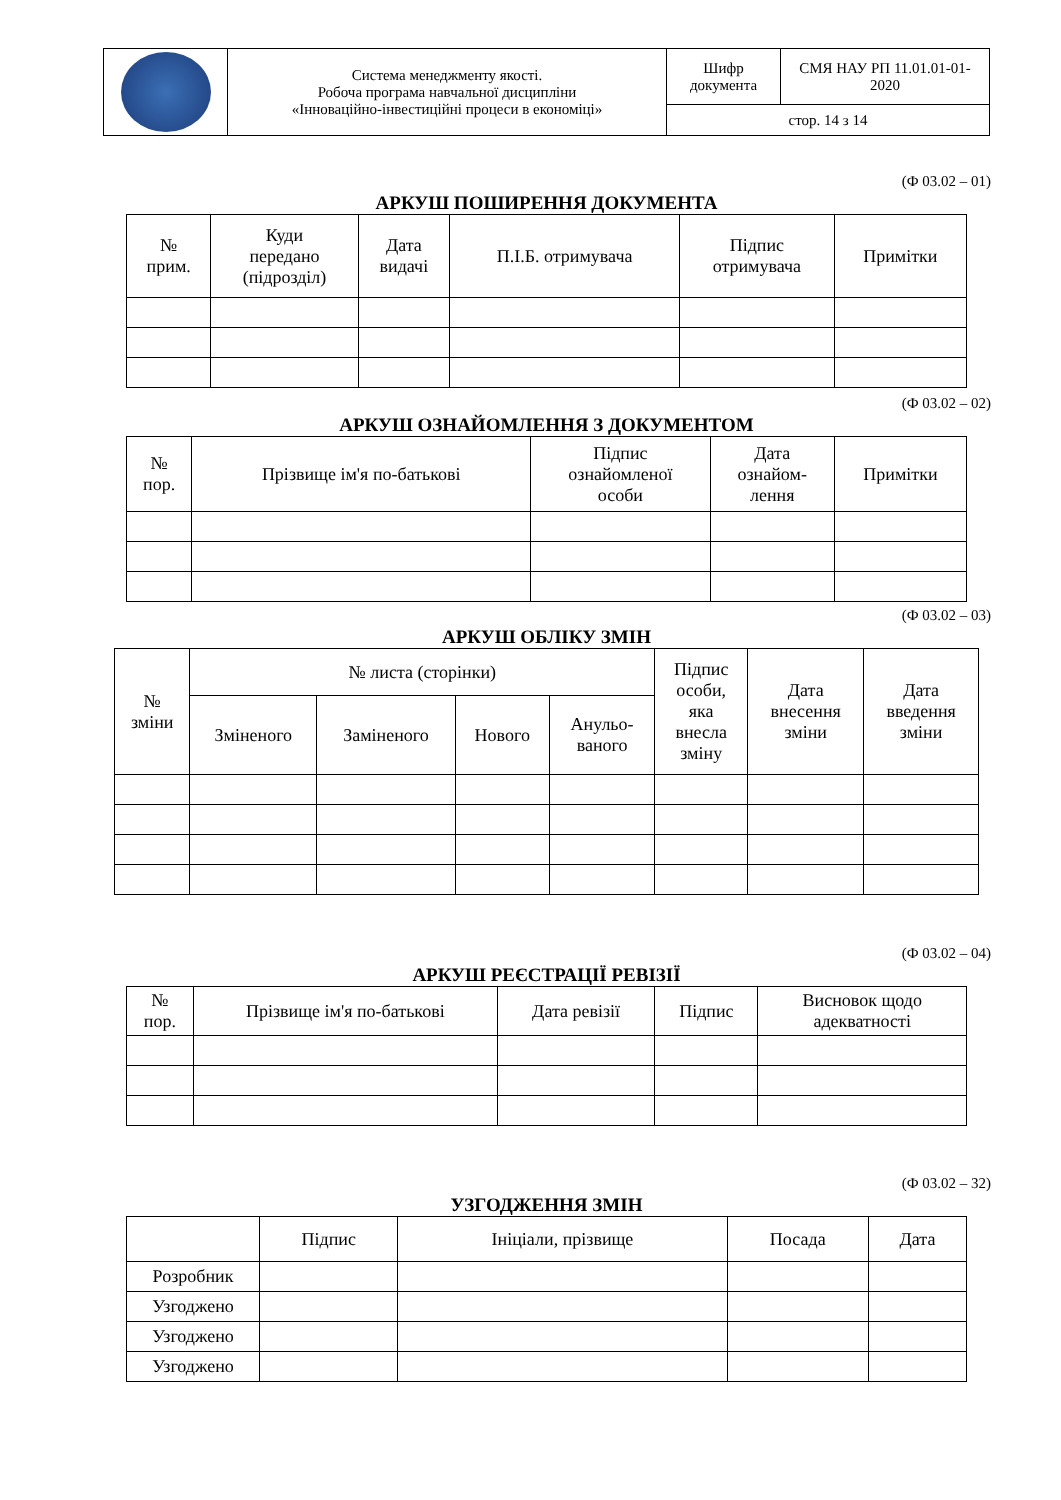| | Система менеджменту якості. Робоча програма навчальної дисципліни «Інноваційно-інвестиційні процеси в економіці» | Шифр документа | СМЯ НАУ РП 11.01.01-01-2020 |
| | | стор. 14 з 14 | |
(Ф 03.02 – 01)
АРКУШ ПОШИРЕННЯ ДОКУМЕНТА
| № прим. | Куди передано (підрозділ) | Дата видачі | П.І.Б. отримувача | Підпис отримувача | Примітки |
(Ф 03.02 – 02)
АРКУШ ОЗНАЙОМЛЕННЯ З ДОКУМЕНТОМ
| № пор. | Прізвище ім'я по-батькові | Підпис ознайомленої особи | Дата ознайом- лення | Примітки |
(Ф 03.02 – 03)
АРКУШ ОБЛІКУ ЗМІН
| № зміни | № листа (сторінки) | | | | Підпис особи, яка внесла зміну | Дата внесення зміни | Дата введення зміни |
| | Зміненого | Заміненого | Нового | Анульо- ваного | | | |
(Ф 03.02 – 04)
АРКУШ РЕЄСТРАЦІЇ РЕВІЗІЇ
| № пор. | Прізвище ім'я по-батькові | Дата ревізії | Підпис | Висновок щодо адекватності |
(Ф 03.02 – 32)
УЗГОДЖЕННЯ ЗМІН
| | Підпис | Ініціали, прізвище | Посада | Дата |
| Розробник | | | | |
| Узгоджено | | | | |
| Узгоджено | | | | |
| Узгоджено | | | | |